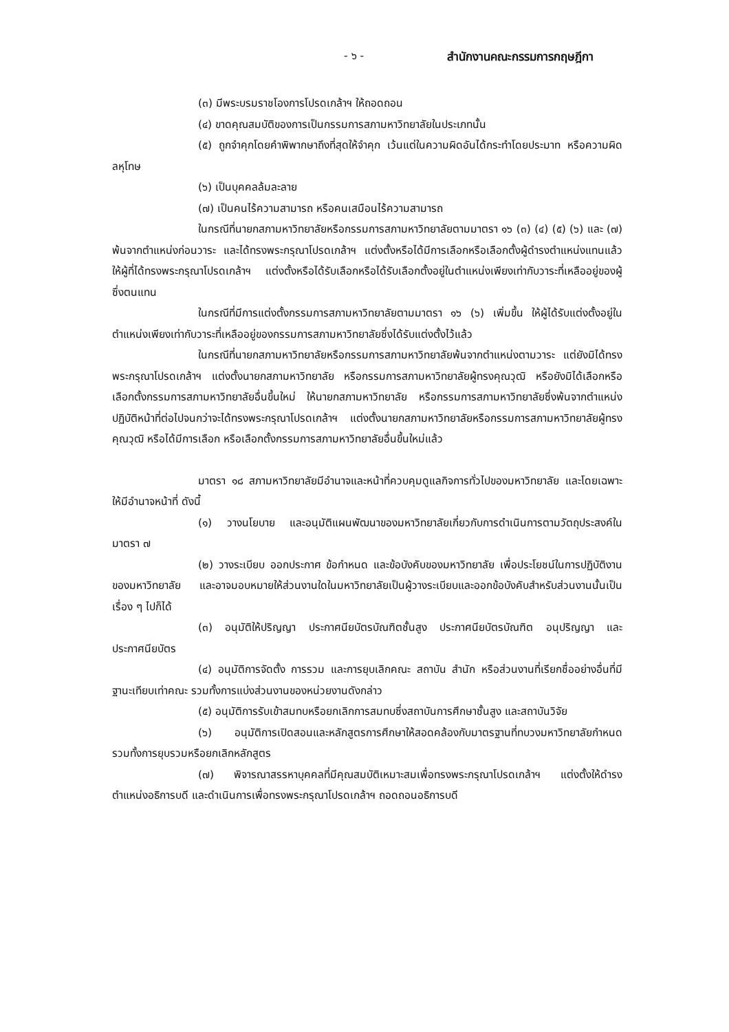- ๖ - สำนักงานคณะกรรมการกฤษฎีกา
(๓) มีพระบรมราชโองการโปรดเกล้าฯ ให้ถอดถอน
(๔) ขาดคุณสมบัติของการเป็นกรรมการสภามหาวิทยาลัยในประเภทนั้น
(๕) ถูกจำคุกโดยคำพิพากษาถึงที่สุดให้จำคุก เว้นแต่ในความผิดอันได้กระทำโดยประมาท หรือความผิดลหุโทษ
(๖) เป็นบุคคลล้มละลาย
(๗) เป็นคนไร้ความสามารถ หรือคนเสมือนไร้ความสามารถ
ในกรณีที่นายกสภามหาวิทยาลัยหรือกรรมการสภามหาวิทยาลัยตามมาตรา ๑๖ (๓) (๔) (๕) (๖) และ (๗) พ้นจากตำแหน่งก่อนวาระ และได้ทรงพระกรุณาโปรดเกล้าฯ แต่งตั้งหรือได้มีการเลือกหรือเลือกตั้งผู้ดำรงตำแหน่งแทนแล้ว ให้ผู้ที่ได้ทรงพระกรุณาโปรดเกล้าฯ แต่งตั้งหรือได้รับเลือกหรือได้รับเลือกตั้งอยู่ในตำแหน่งเพียงเท่ากับวาระที่เหลืออยู่ของผู้ซึ่งตนแทน
ในกรณีที่มีการแต่งตั้งกรรมการสภามหาวิทยาลัยตามมาตรา ๑๖ (๖) เพิ่มขึ้น ให้ผู้ได้รับแต่งตั้งอยู่ในตำแหน่งเพียงเท่ากับวาระที่เหลืออยู่ของกรรมการสภามหาวิทยาลัยซึ่งได้รับแต่งตั้งไว้แล้ว
ในกรณีที่นายกสภามหาวิทยาลัยหรือกรรมการสภามหาวิทยาลัยพ้นจากตำแหน่งตามวาระ แต่ยังมิได้ทรงพระกรุณาโปรดเกล้าฯ แต่งตั้งนายกสภามหาวิทยาลัย หรือกรรมการสภามหาวิทยาลัยผู้ทรงคุณวุฒิ หรือยังมิได้เลือกหรือเลือกตั้งกรรมการสภามหาวิทยาลัยอื่นขึ้นใหม่ ให้นายกสภามหาวิทยาลัย หรือกรรมการสภามหาวิทยาลัยซึ่งพ้นจากตำแหน่งปฏิบัติหน้าที่ต่อไปจนกว่าจะได้ทรงพระกรุณาโปรดเกล้าฯ แต่งตั้งนายกสภามหาวิทยาลัยหรือกรรมการสภามหาวิทยาลัยผู้ทรงคุณวุฒิ หรือได้มีการเลือก หรือเลือกตั้งกรรมการสภามหาวิทยาลัยอื่นขึ้นใหม่แล้ว
มาตรา ๑๘ สภามหาวิทยาลัยมีอำนาจและหน้าที่ควบคุมดูแลกิจการทั่วไปของมหาวิทยาลัย และโดยเฉพาะให้มีอำนาจหน้าที่ ดังนี้
(๑) วางนโยบาย และอนุมัติแผนพัฒนาของมหาวิทยาลัยเกี่ยวกับการดำเนินการตามวัตถุประสงค์ในมาตรา ๗
(๒) วางระเบียบ ออกประกาศ ข้อกำหนด และข้อบังคับของมหาวิทยาลัย เพื่อประโยชน์ในการปฏิบัติงานของมหาวิทยาลัย และอาจมอบหมายให้ส่วนงานใดในมหาวิทยาลัยเป็นผู้วางระเบียบและออกข้อบังคับสำหรับส่วนงานนั้นเป็นเรื่อง ๆ ไปก็ได้
(๓) อนุมัติให้ปริญญา ประกาศนียบัตรบัณฑิตชั้นสูง ประกาศนียบัตรบัณฑิต อนุปริญญา และประกาศนียบัตร
(๔) อนุมัติการจัดตั้ง การรวม และการยุบเลิกคณะ สถาบัน สำนัก หรือส่วนงานที่เรียกชื่ออย่างอื่นที่มีฐานะเทียบเท่าคณะ รวมทั้งการแบ่งส่วนงานของหน่วยงานดังกล่าว
(๕) อนุมัติการรับเข้าสมทบหรือยกเลิกการสมทบซึ่งสถาบันการศึกษาชั้นสูง และสถาบันวิจัย
(๖) อนุมัติการเปิดสอนและหลักสูตรการศึกษาให้สอดคล้องกับมาตรฐานที่ทบวงมหาวิทยาลัยกำหนด รวมทั้งการยุบรวมหรือยกเลิกหลักสูตร
(๗) พิจารณาสรรหาบุคคลที่มีคุณสมบัติเหมาะสมเพื่อทรงพระกรุณาโปรดเกล้าฯ แต่งตั้งให้ดำรงตำแหน่งอธิการบดี และดำเนินการเพื่อทรงพระกรุณาโปรดเกล้าฯ ถอดถอนอธิการบดี